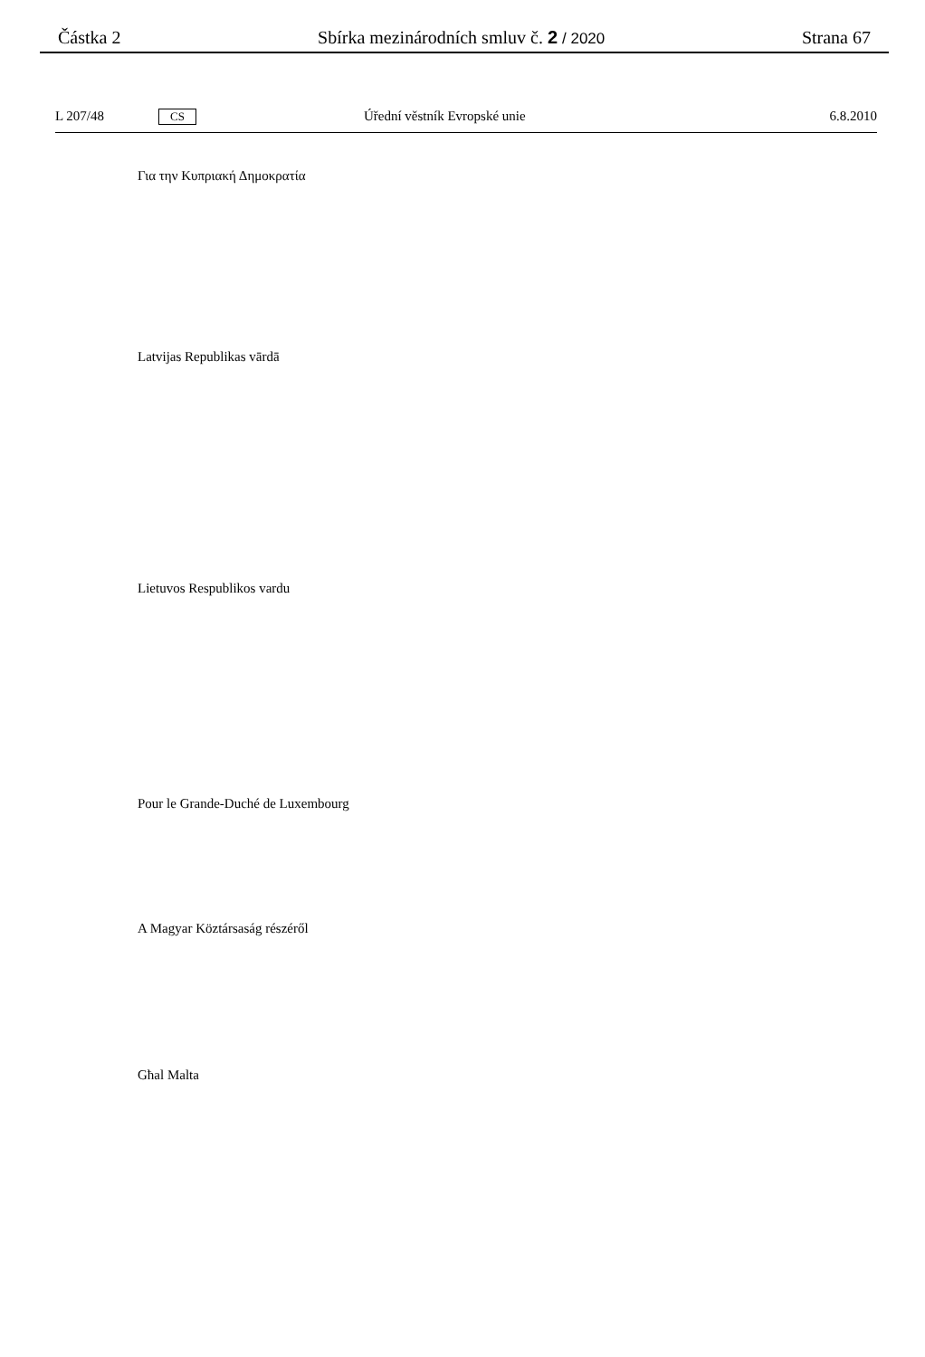Částka 2 Sbírka mezinárodních smluv č. 2 / 2020 Strana 67
L 207/48 CS Úřední věstník Evropské unie 6.8.2010
Για την Κυπριακή Δημοκρατία
Latvijas Republikas vārdā
Lietuvos Respublikos vardu
Pour le Grande-Duché de Luxembourg
A Magyar Köztársaság részéről
Għal Malta